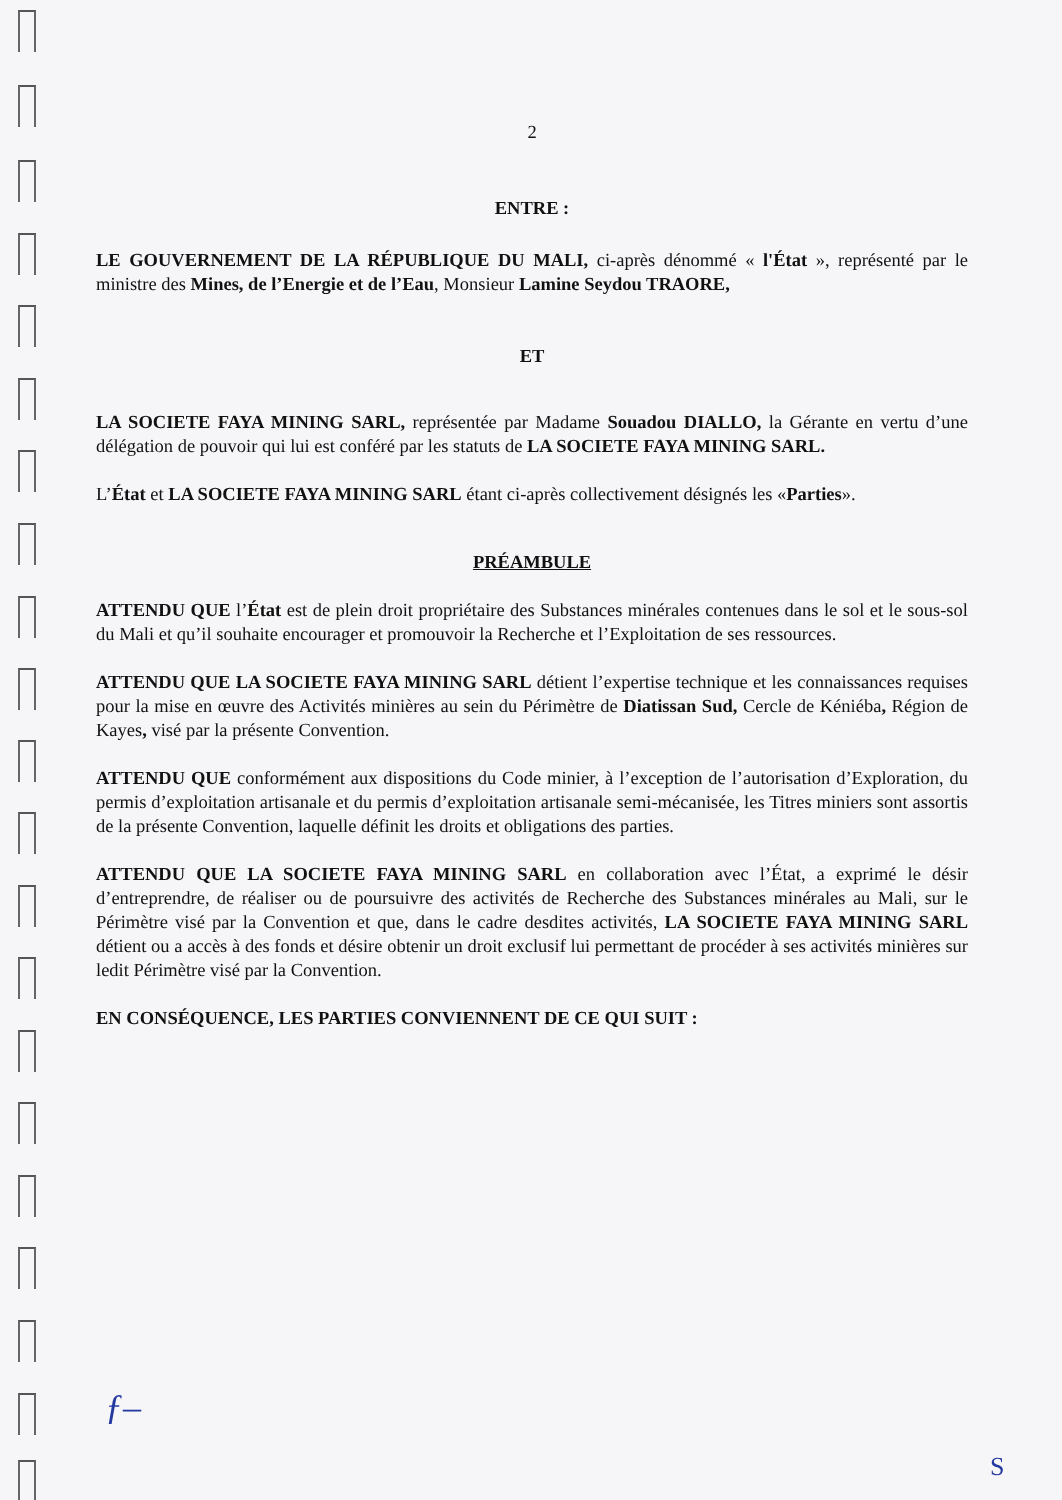2
ENTRE :
LE GOUVERNEMENT DE LA RÉPUBLIQUE DU MALI, ci-après dénommé « l'État », représenté par le ministre des Mines, de l’Energie et de l’Eau, Monsieur Lamine Seydou TRAORE,
ET
LA SOCIETE FAYA MINING SARL, représentée par Madame Souadou DIALLO, la Gérante en vertu d’une délégation de pouvoir qui lui est conféré par les statuts de LA SOCIETE FAYA MINING SARL.
L’État et LA SOCIETE FAYA MINING SARL étant ci-après collectivement désignés les «Parties».
PRÉAMBULE
ATTENDU QUE l’État est de plein droit propriétaire des Substances minérales contenues dans le sol et le sous-sol du Mali et qu’il souhaite encourager et promouvoir la Recherche et l’Exploitation de ses ressources.
ATTENDU QUE LA SOCIETE FAYA MINING SARL détient l’expertise technique et les connaissances requises pour la mise en œuvre des Activités minières au sein du Périmètre de Diatissan Sud, Cercle de Kéniéba, Région de Kayes, visé par la présente Convention.
ATTENDU QUE conformément aux dispositions du Code minier, à l’exception de l’autorisation d’Exploration, du permis d’exploitation artisanale et du permis d’exploitation artisanale semi-mécanisée, les Titres miniers sont assortis de la présente Convention, laquelle définit les droits et obligations des parties.
ATTENDU QUE LA SOCIETE FAYA MINING SARL en collaboration avec l’État, a exprimé le désir d’entreprendre, de réaliser ou de poursuivre des activités de Recherche des Substances minérales au Mali, sur le Périmètre visé par la Convention et que, dans le cadre desdites activités, LA SOCIETE FAYA MINING SARL détient ou a accès à des fonds et désire obtenir un droit exclusif lui permettant de procéder à ses activités minières sur ledit Périmètre visé par la Convention.
EN CONSÉQUENCE, LES PARTIES CONVIENNENT DE CE QUI SUIT :
ƒ‒
S